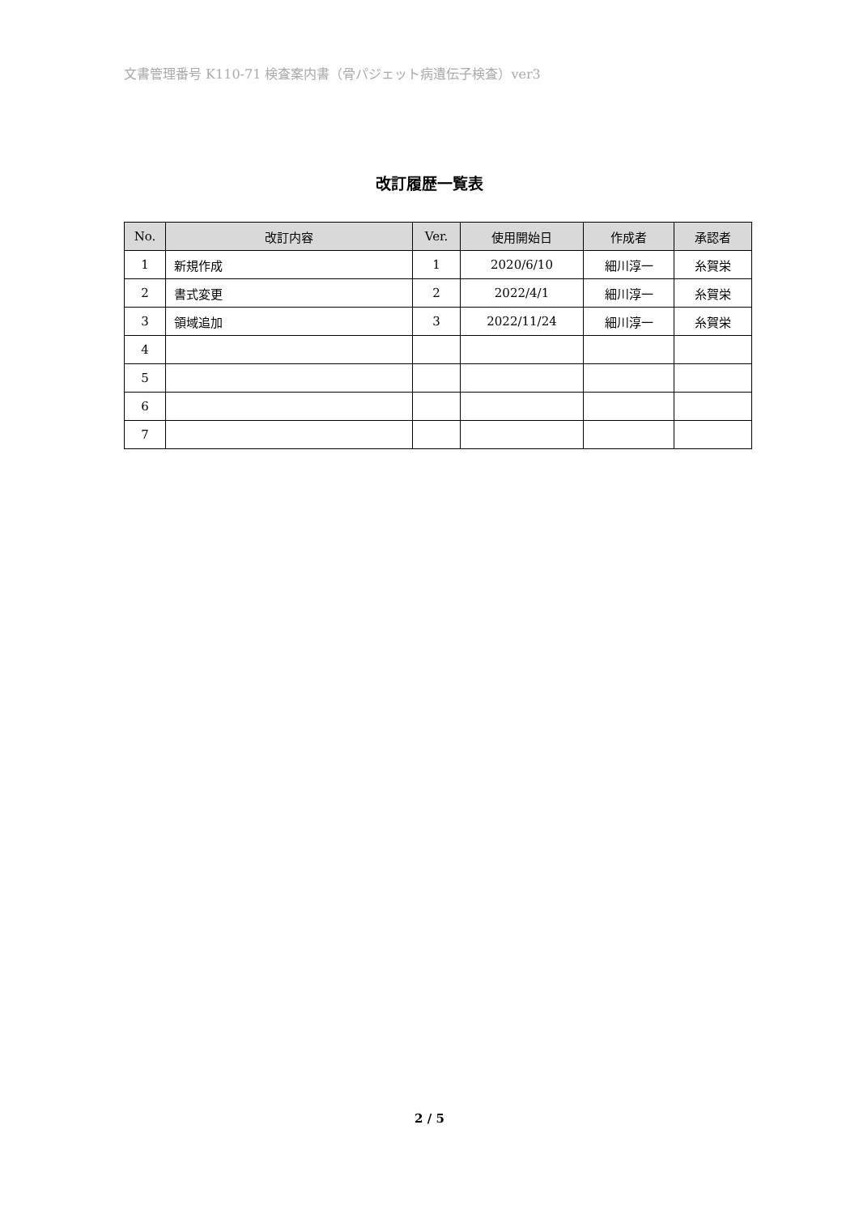文書管理番号 K110-71 検査案内書（骨パジェット病遺伝子検査）ver3
改訂履歴一覧表
| No. | 改訂内容 | Ver. | 使用開始日 | 作成者 | 承認者 |
| --- | --- | --- | --- | --- | --- |
| 1 | 新規作成 | 1 | 2020/6/10 | 細川淳一 | 糸賀栄 |
| 2 | 書式変更 | 2 | 2022/4/1 | 細川淳一 | 糸賀栄 |
| 3 | 領域追加 | 3 | 2022/11/24 | 細川淳一 | 糸賀栄 |
| 4 | | | | | |
| 5 | | | | | |
| 6 | | | | | |
| 7 | | | | | |
2 / 5